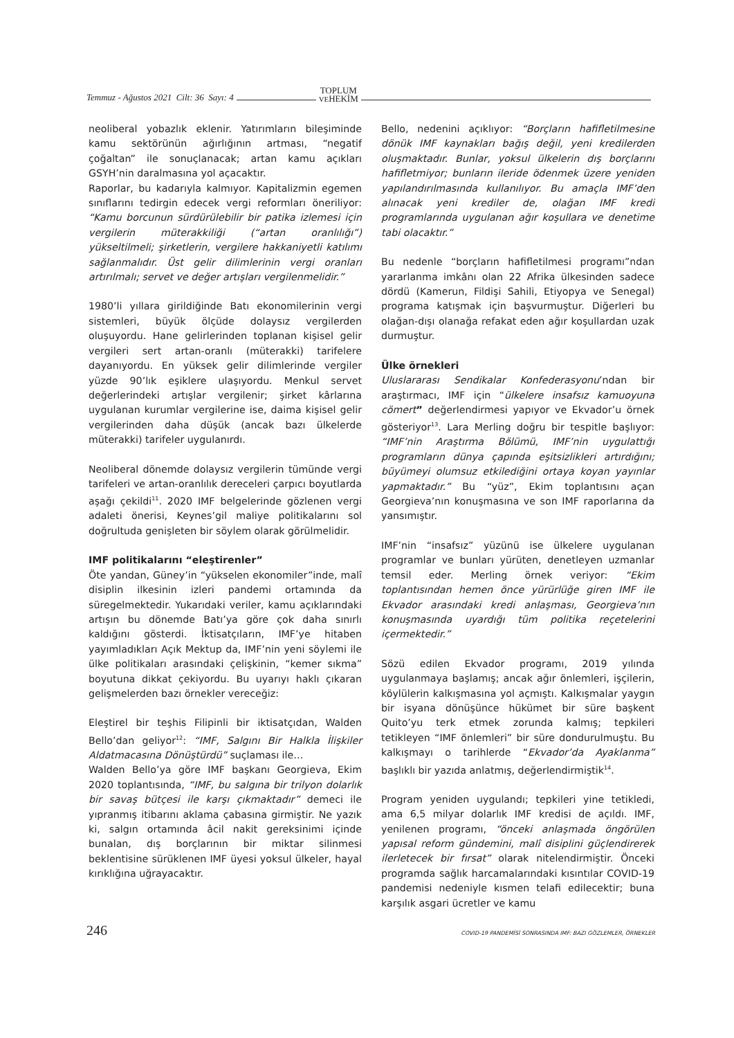Temmuz - Ağustos 2021 Cilt: 36 Sayı: 4 TOPLUM
VEHEKİM
neoliberal yobazlık eklenir. Yatırımların bileşiminde kamu sektörünün ağırlığının artması, “negatif çoğaltan” ile sonuçlanacak; artan kamu açıkları GSYH’nin daralmasına yol açacaktır.
Raporlar, bu kadarıyla kalmıyor. Kapitalizmin egemen sınıflarını tedirgin edecek vergi reformları öneriliyor: “Kamu borcunun sürdürülebilir bir patika izlemesi için vergilerin müterakkiliği (“artan oranlılığı”) yükseltilmeli; şirketlerin, vergilere hakkaniyetli katılımı sağlanmalıdır. Üst gelir dilimlerinin vergi oranları artırılmalı; servet ve değer artışları vergilenmelidir.”
1980’li yıllara girildiğinde Batı ekonomilerinin vergi sistemleri, büyük ölçüde dolaysız vergilerden oluşuyordu. Hane gelirlerinden toplanan kişisel gelir vergileri sert artan-oranlı (müterakki) tarifelere dayanıyordu. En yüksek gelir dilimlerinde vergiler yüzde 90’lık eşiklere ulaşıyordu. Menkul servet değerlerindeki artışlar vergilenir; şirket kârlarına uygulanan kurumlar vergilerine ise, daima kişisel gelir vergilerinden daha düşük (ancak bazı ülkelerde müterakki) tarifeler uygulanırdı.
Neoliberal dönemde dolaysız vergilerin tümünde vergi tarifeleri ve artan-oranlılık dereceleri çarpıcı boyutlarda aşağı çekildi<sup>11</sup>. 2020 IMF belgelerinde gözlenen vergi adaleti önerisi, Keynes’gil maliye politikalarını sol doğrultuda genişleten bir söylem olarak görülmelidir.
IMF politikalarını “eleştirenler”
Öte yandan, Güney’in “yükselen ekonomiler”inde, malî disiplin ilkesinin izleri pandemi ortamında da süregelmektedir. Yukarıdaki veriler, kamu açıklarındaki artışın bu dönemde Batı’ya göre çok daha sınırlı kaldığını gösterdi. İktisatçıların, IMF’ye hitaben yayımladıkları Açık Mektup da, IMF’nin yeni söylemi ile ülke politikaları arasındaki çelişkinin, “kemer sıkma” boyutuna dikkat çekiyordu. Bu uyarıyı haklı çıkaran gelişmelerden bazı örnekler vereceğiz:
Eleştirel bir teşhis Filipinli bir iktisatçıdan, Walden Bello’dan geliyor<sup>12</sup>: “IMF, Salgını Bir Halkla İlişkiler Aldatmacasına Dönüştürdü” suçlaması ile…
Walden Bello’ya göre IMF başkanı Georgieva, Ekim 2020 toplantısında, “IMF, bu salgına bir trilyon dolarlık bir savaş bütçesi ile karşı çıkmaktadır” demeci ile yıpranmış itibarını aklama çabasına girmiştir. Ne yazık ki, salgın ortamında âcil nakit gereksinimi içinde bunalan, dış borçlarının bir miktar silinmesi beklentisine sürüklenen IMF üyesi yoksul ülkeler, hayal kırıklığına uğrayacaktır.
Bello, nedenini açıklıyor: “Borçların hafifletilmesine dönük IMF kaynakları bağış değil, yeni kredilerden oluşmaktadır. Bunlar, yoksul ülkelerin dış borçlarını hafifletmiyor; bunların ileride ödenmek üzere yeniden yapılandırılmasında kullanılıyor. Bu amaçla IMF’den alınacak yeni krediler de, olağan IMF kredi programlarında uygulanan ağır koşullara ve denetime tabi olacaktır.”
Bu nedenle “borçların hafifletilmesi programı”ndan yararlanma imkânı olan 22 Afrika ülkesinden sadece dördü (Kamerun, Fildişi Sahili, Etiyopya ve Senegal) programa katışmak için başvurmuştur. Diğerleri bu olağan-dışı olanağa refakat eden ağır koşullardan uzak durmuştur.
Ülke örnekleri
Uluslararası Sendikalar Konfederasyonu’ndan bir araştırmacı, IMF için “ülkelere insafsız kamuoyuna cömert” değerlendirmesi yapıyor ve Ekvador’u örnek gösteriyor<sup>13</sup>. Lara Merling doğru bir tespitle başlıyor: “IMF’nin Araştırma Bölümü, IMF’nin uygulattığı programların dünya çapında eşitsizlikleri artırdığını; büyümeyi olumsuz etkilediğini ortaya koyan yayınlar yapmaktadır.” Bu “yüz”, Ekim toplantısını açan Georgieva’nın konuşmasına ve son IMF raporlarına da yansımıştır.
IMF’nin “insafsız” yüzünü ise ülkelere uygulanan programlar ve bunları yürüten, denetleyen uzmanlar temsil eder. Merling örnek veriyor: “Ekim toplantısından hemen önce yürürlüğe giren IMF ile Ekvador arasındaki kredi anlaşması, Georgieva’nın konuşmasında uyardığı tüm politika reçetelerini içermektedir.”
Sözü edilen Ekvador programı, 2019 yılında uygulanmaya başlamış; ancak ağır önlemleri, işçilerin, köylülerin kalkışmasına yol açmıştı. Kalkışmalar yaygın bir isyana dönüşünce hükümet bir süre başkent Quito’yu terk etmek zorunda kalmış; tepkileri tetikleyen “IMF önlemleri” bir süre dondurulmuştu. Bu kalkışmayı o tarihlerde “Ekvador’da Ayaklanma” başlıklı bir yazıda anlatmış, değerlendirmiştik<sup>14</sup>.
Program yeniden uygulandı; tepkileri yine tetikledi, ama 6,5 milyar dolarlık IMF kredisi de açıldı. IMF, yenilenen programı, “önceki anlaşmada öngörülen yapısal reform gündemini, malî disiplini güçlendirerek ilerletecek bir fırsat” olarak nitelendirmiştir. Önceki programda sağlık harcamalarındaki kısıntılar COVID-19 pandemisi nedeniyle kısmen telafi edilecektir; buna karşılık asgari ücretler ve kamu
246 COVID-19 PANDEMİSİ SONRASINDA IMF: BAZI GÖZLEMLER, ÖRNEKLER